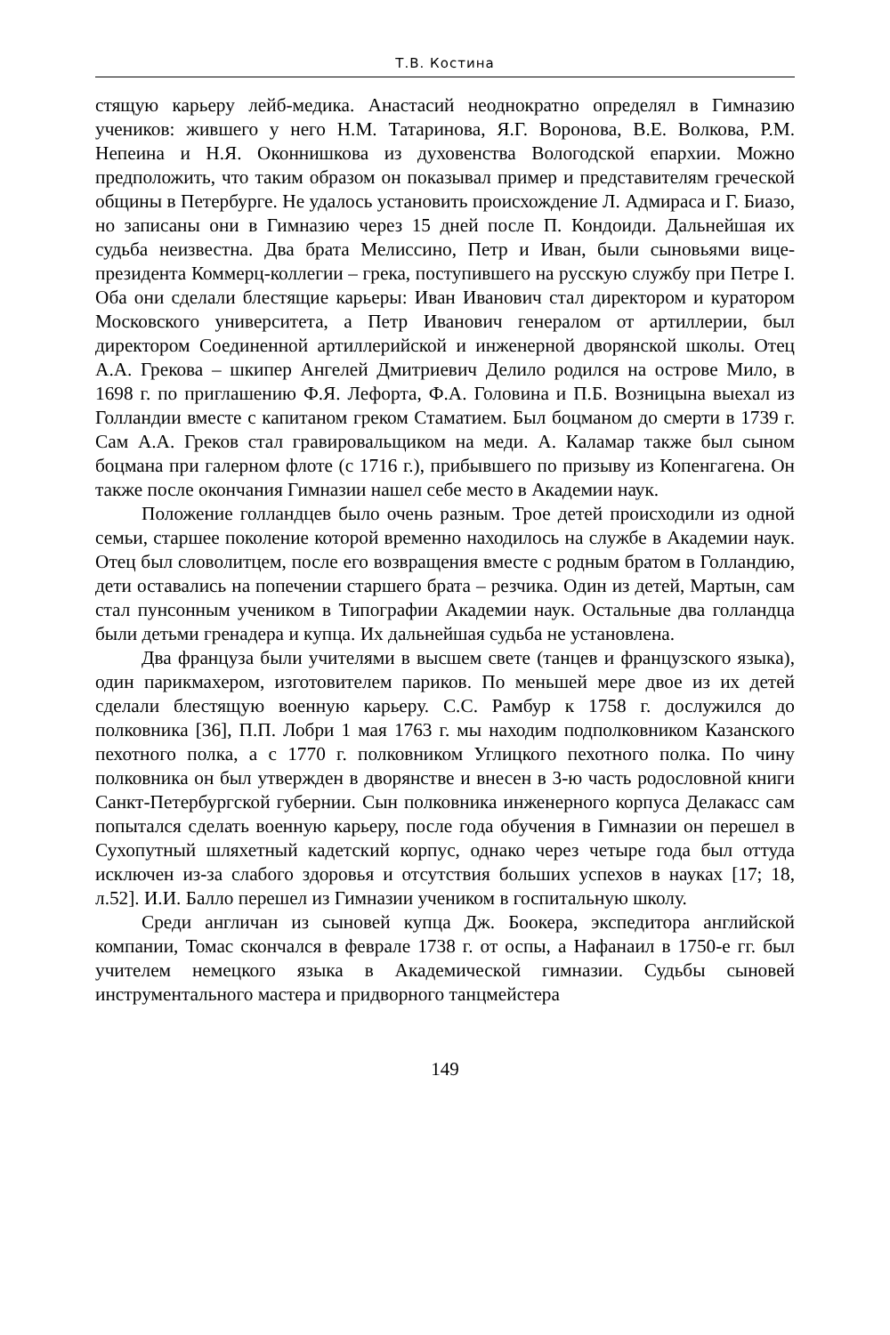Т.В. Костина
стящую карьеру лейб-медика. Анастасий неоднократно определял в Гимназию учеников: жившего у него Н.М. Татаринова, Я.Г. Воронова, В.Е. Волкова, Р.М. Непеина и Н.Я. Оконнишкова из духовенства Вологодской епархии. Можно предположить, что таким образом он показывал пример и представителям греческой общины в Петербурге. Не удалось установить происхождение Л. Адмираса и Г. Биазо, но записаны они в Гимназию через 15 дней после П. Кондоиди. Дальнейшая их судьба неизвестна. Два брата Мелиссино, Петр и Иван, были сыновьями вице-президента Коммерц-коллегии – грека, поступившего на русскую службу при Петре I. Оба они сделали блестящие карьеры: Иван Иванович стал директором и куратором Московского университета, а Петр Иванович генералом от артиллерии, был директором Соединенной артиллерийской и инженерной дворянской школы. Отец А.А. Грекова – шкипер Ангелей Дмитриевич Делило родился на острове Мило, в 1698 г. по приглашению Ф.Я. Лефорта, Ф.А. Головина и П.Б. Возницына выехал из Голландии вместе с капитаном греком Стаматием. Был боцманом до смерти в 1739 г. Сам А.А. Греков стал гравировальщиком на меди. А. Каламар также был сыном боцмана при галерном флоте (с 1716 г.), прибывшего по призыву из Копенгагена. Он также после окончания Гимназии нашел себе место в Академии наук.
Положение голландцев было очень разным. Трое детей происходили из одной семьи, старшее поколение которой временно находилось на службе в Академии наук. Отец был словолитцем, после его возвращения вместе с родным братом в Голландию, дети оставались на попечении старшего брата – резчика. Один из детей, Мартын, сам стал пунсонным учеником в Типографии Академии наук. Остальные два голландца были детьми гренадера и купца. Их дальнейшая судьба не установлена.
Два француза были учителями в высшем свете (танцев и французского языка), один парикмахером, изготовителем париков. По меньшей мере двое из их детей сделали блестящую военную карьеру. С.С. Рамбур к 1758 г. дослужился до полковника [36], П.П. Лобри 1 мая 1763 г. мы находим подполковником Казанского пехотного полка, а с 1770 г. полковником Углицкого пехотного полка. По чину полковника он был утвержден в дворянстве и внесен в 3-ю часть родословной книги Санкт-Петербургской губернии. Сын полковника инженерного корпуса Делакасс сам попытался сделать военную карьеру, после года обучения в Гимназии он перешел в Сухопутный шляхетный кадетский корпус, однако через четыре года был оттуда исключен из-за слабого здоровья и отсутствия больших успехов в науках [17; 18, л.52]. И.И. Балло перешел из Гимназии учеником в госпитальную школу.
Среди англичан из сыновей купца Дж. Боокера, экспедитора английской компании, Томас скончался в феврале 1738 г. от оспы, а Нафанаил в 1750-е гг. был учителем немецкого языка в Академической гимназии. Судьбы сыновей инструментального мастера и придворного танцмейстера
149